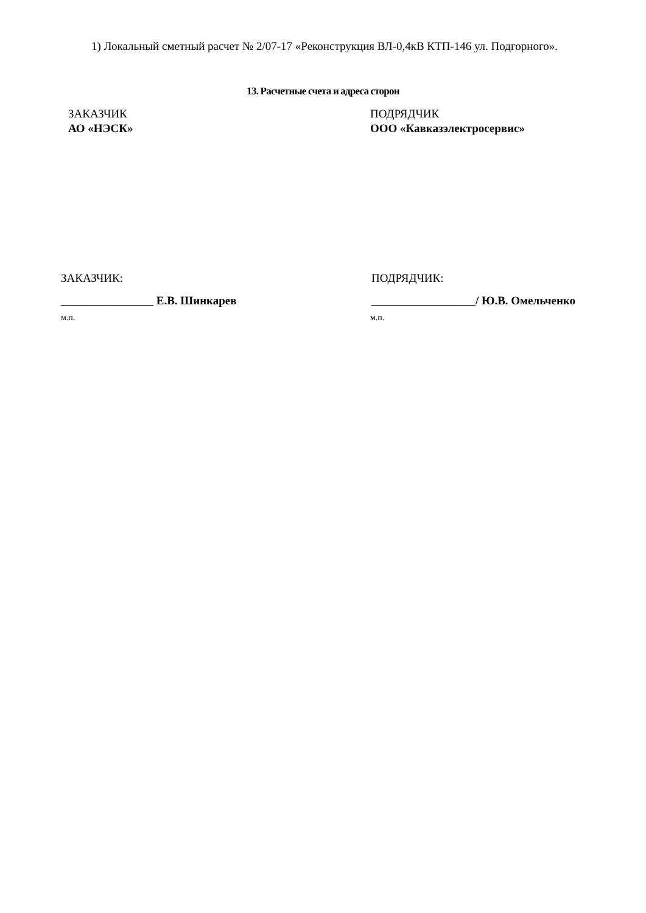1) Локальный сметный расчет № 2/07-17 «Реконструкция ВЛ-0,4кВ КТП-146 ул. Подгорного».
13. Расчетные счета и адреса сторон
ЗАКАЗЧИК
АО «НЭСК»
ПОДРЯДЧИК
ООО «Кавказэлектросервис»
ЗАКАЗЧИК: ПОДРЯДЧИК:
________________ Е.В. Шинкарев __________________/ Ю.В. Омельченко
м.п. м.п.